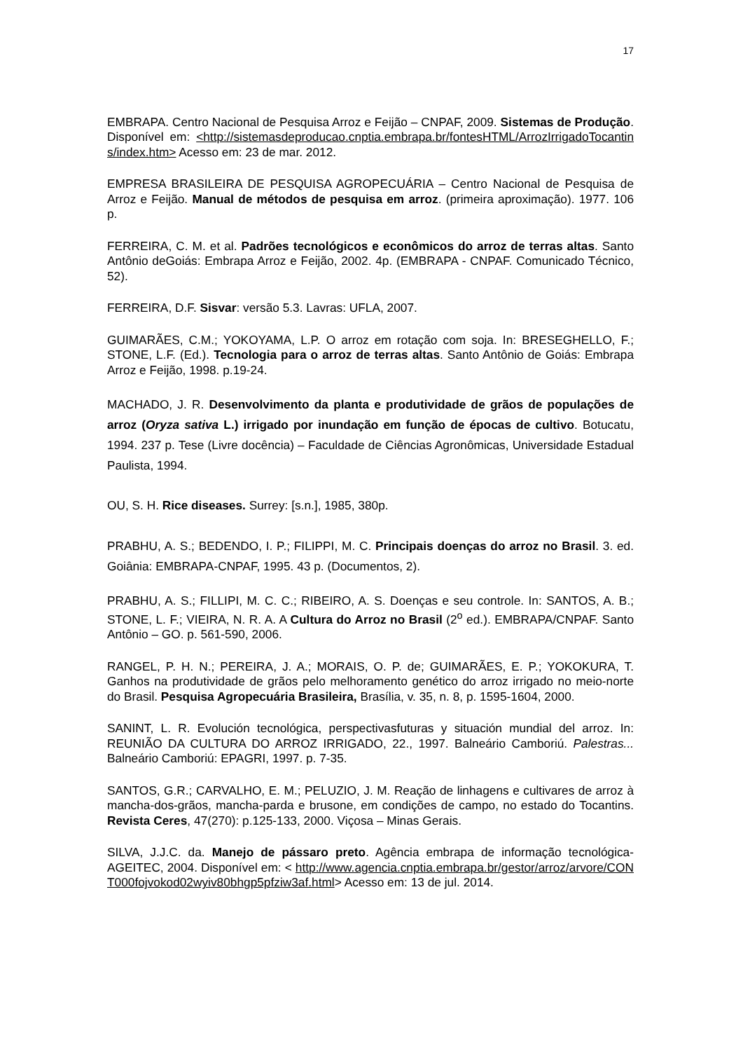17
EMBRAPA. Centro Nacional de Pesquisa Arroz e Feijão – CNPAF, 2009. Sistemas de Produção. Disponível em: <http://sistemasdeproducao.cnptia.embrapa.br/fontesHTML/ArrozIrrigadoTocantins/index.htm> Acesso em: 23 de mar. 2012.
EMPRESA BRASILEIRA DE PESQUISA AGROPECUÁRIA – Centro Nacional de Pesquisa de Arroz e Feijão. Manual de métodos de pesquisa em arroz. (primeira aproximação). 1977. 106 p.
FERREIRA, C. M. et al. Padrões tecnológicos e econômicos do arroz de terras altas. Santo Antônio deGoiás: Embrapa Arroz e Feijão, 2002. 4p. (EMBRAPA - CNPAF. Comunicado Técnico, 52).
FERREIRA, D.F. Sisvar: versão 5.3. Lavras: UFLA, 2007.
GUIMARÃES, C.M.; YOKOYAMA, L.P. O arroz em rotação com soja. In: BRESEGHELLO, F.; STONE, L.F. (Ed.). Tecnologia para o arroz de terras altas. Santo Antônio de Goiás: Embrapa Arroz e Feijão, 1998. p.19-24.
MACHADO, J. R. Desenvolvimento da planta e produtividade de grãos de populações de arroz (Oryza sativa L.) irrigado por inundação em função de épocas de cultivo. Botucatu, 1994. 237 p. Tese (Livre docência) – Faculdade de Ciências Agronômicas, Universidade Estadual Paulista, 1994.
OU, S. H. Rice diseases. Surrey: [s.n.], 1985, 380p.
PRABHU, A. S.; BEDENDO, I. P.; FILIPPI, M. C. Principais doenças do arroz no Brasil. 3. ed. Goiânia: EMBRAPA-CNPAF, 1995. 43 p. (Documentos, 2).
PRABHU, A. S.; FILLIPI, M. C. C.; RIBEIRO, A. S. Doenças e seu controle. In: SANTOS, A. B.; STONE, L. F.; VIEIRA, N. R. A. A Cultura do Arroz no Brasil (2<sup>o</sup> ed.). EMBRAPA/CNPAF. Santo Antônio – GO. p. 561-590, 2006.
RANGEL, P. H. N.; PEREIRA, J. A.; MORAIS, O. P. de; GUIMARÃES, E. P.; YOKOKURA, T. Ganhos na produtividade de grãos pelo melhoramento genético do arroz irrigado no meio-norte do Brasil. Pesquisa Agropecuária Brasileira, Brasília, v. 35, n. 8, p. 1595-1604, 2000.
SANINT, L. R. Evolución tecnológica, perspectivasfuturas y situación mundial del arroz. In: REUNIÃO DA CULTURA DO ARROZ IRRIGADO, 22., 1997. Balneário Camboriú. Palestras... Balneário Camboriú: EPAGRI, 1997. p. 7-35.
SANTOS, G.R.; CARVALHO, E. M.; PELUZIO, J. M. Reação de linhagens e cultivares de arroz à mancha-dos-grãos, mancha-parda e brusone, em condições de campo, no estado do Tocantins. Revista Ceres, 47(270): p.125-133, 2000. Viçosa – Minas Gerais.
SILVA, J.J.C. da. Manejo de pássaro preto. Agência embrapa de informação tecnológica-AGEITEC, 2004. Disponível em: < http://www.agencia.cnptia.embrapa.br/gestor/arroz/arvore/CONT000fojvokod02wyiv80bhgp5pfziw3af.html> Acesso em: 13 de jul. 2014.